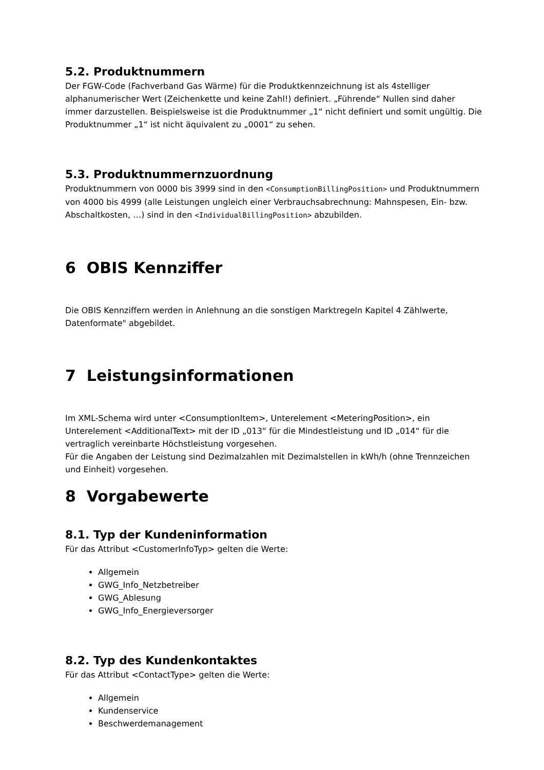5.2. Produktnummern
Der FGW-Code (Fachverband Gas Wärme) für die Produktkennzeichnung ist als 4stelliger alphanumerischer Wert (Zeichenkette und keine Zahl!) definiert. „Führende“ Nullen sind daher immer darzustellen. Beispielsweise ist die Produktnummer „1“ nicht definiert und somit ungültig. Die Produktnummer „1“ ist nicht äquivalent zu „0001“ zu sehen.
5.3. Produktnummernzuordnung
Produktnummern von 0000 bis 3999 sind in den <ConsumptionBillingPosition> und Produktnummern von 4000 bis 4999 (alle Leistungen ungleich einer Verbrauchsabrechnung: Mahnspesen, Ein- bzw. Abschaltkosten, …) sind in den <IndividualBillingPosition> abzubilden.
6 OBIS Kennziffer
Die OBIS Kennziffern werden in Anlehnung an die sonstigen Marktregeln Kapitel 4 Zählwerte, Datenformate" abgebildet.
7 Leistungsinformationen
Im XML-Schema wird unter <ConsumptionItem>, Unterelement <MeteringPosition>, ein Unterelement <AdditionalText> mit der ID „013“ für die Mindestleistung und ID „014“ für die vertraglich vereinbarte Höchstleistung vorgesehen.
Für die Angaben der Leistung sind Dezimalzahlen mit Dezimalstellen in kWh/h (ohne Trennzeichen und Einheit) vorgesehen.
8 Vorgabewerte
8.1. Typ der Kundeninformation
Für das Attribut <CustomerInfoTyp> gelten die Werte:
Allgemein
GWG_Info_Netzbetreiber
GWG_Ablesung
GWG_Info_Energieversorger
8.2. Typ des Kundenkontaktes
Für das Attribut <ContactType> gelten die Werte:
Allgemein
Kundenservice
Beschwerdemanagement